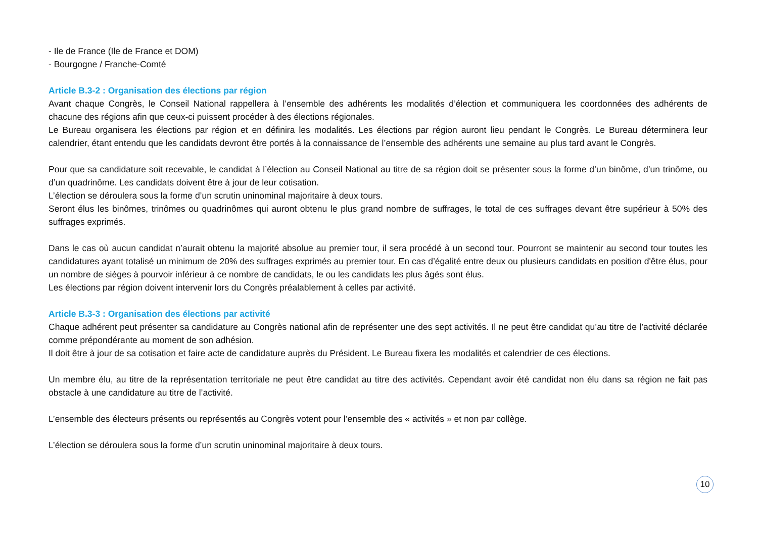- Ile de France (Ile de France et DOM)
- Bourgogne / Franche-Comté
Article B.3-2 : Organisation des élections par région
Avant chaque Congrès, le Conseil National rappellera à l’ensemble des adhérents les modalités d’élection et communiquera les coordonnées des adhérents de chacune des régions afin que ceux-ci puissent procéder à des élections régionales.
Le Bureau organisera les élections par région et en définira les modalités. Les élections par région auront lieu pendant le Congrès. Le Bureau déterminera leur calendrier, étant entendu que les candidats devront être portés à la connaissance de l’ensemble des adhérents une semaine au plus tard avant le Congrès.
Pour que sa candidature soit recevable, le candidat à l’élection au Conseil National au titre de sa région doit se présenter sous la forme d’un binôme, d’un trinôme, ou d’un quadrinôme. Les candidats doivent être à jour de leur cotisation.
L’élection se déroulera sous la forme d’un scrutin uninominal majoritaire à deux tours.
Seront élus les binômes, trinômes ou quadrinômes qui auront obtenu le plus grand nombre de suffrages, le total de ces suffrages devant être supérieur à 50% des suffrages exprimés.
Dans le cas où aucun candidat n’aurait obtenu la majorité absolue au premier tour, il sera procédé à un second tour. Pourront se maintenir au second tour toutes les candidatures ayant totalisé un minimum de 20% des suffrages exprimés au premier tour. En cas d’égalité entre deux ou plusieurs candidats en position d'être élus, pour un nombre de sièges à pourvoir inférieur à ce nombre de candidats, le ou les candidats les plus âgés sont élus.
Les élections par région doivent intervenir lors du Congrès préalablement à celles par activité.
Article B.3-3 : Organisation des élections par activité
Chaque adhérent peut présenter sa candidature au Congrès national afin de représenter une des sept activités. Il ne peut être candidat qu’au titre de l’activité déclarée comme prépondérante au moment de son adhésion.
Il doit être à jour de sa cotisation et faire acte de candidature auprès du Président. Le Bureau fixera les modalités et calendrier de ces élections.
Un membre élu, au titre de la représentation territoriale ne peut être candidat au titre des activités. Cependant avoir été candidat non élu dans sa région ne fait pas obstacle à une candidature au titre de l’activité.
L’ensemble des électeurs présents ou représentés au Congrès votent pour l’ensemble des « activités » et non par collège.
L’élection se déroulera sous la forme d’un scrutin uninominal majoritaire à deux tours.
10